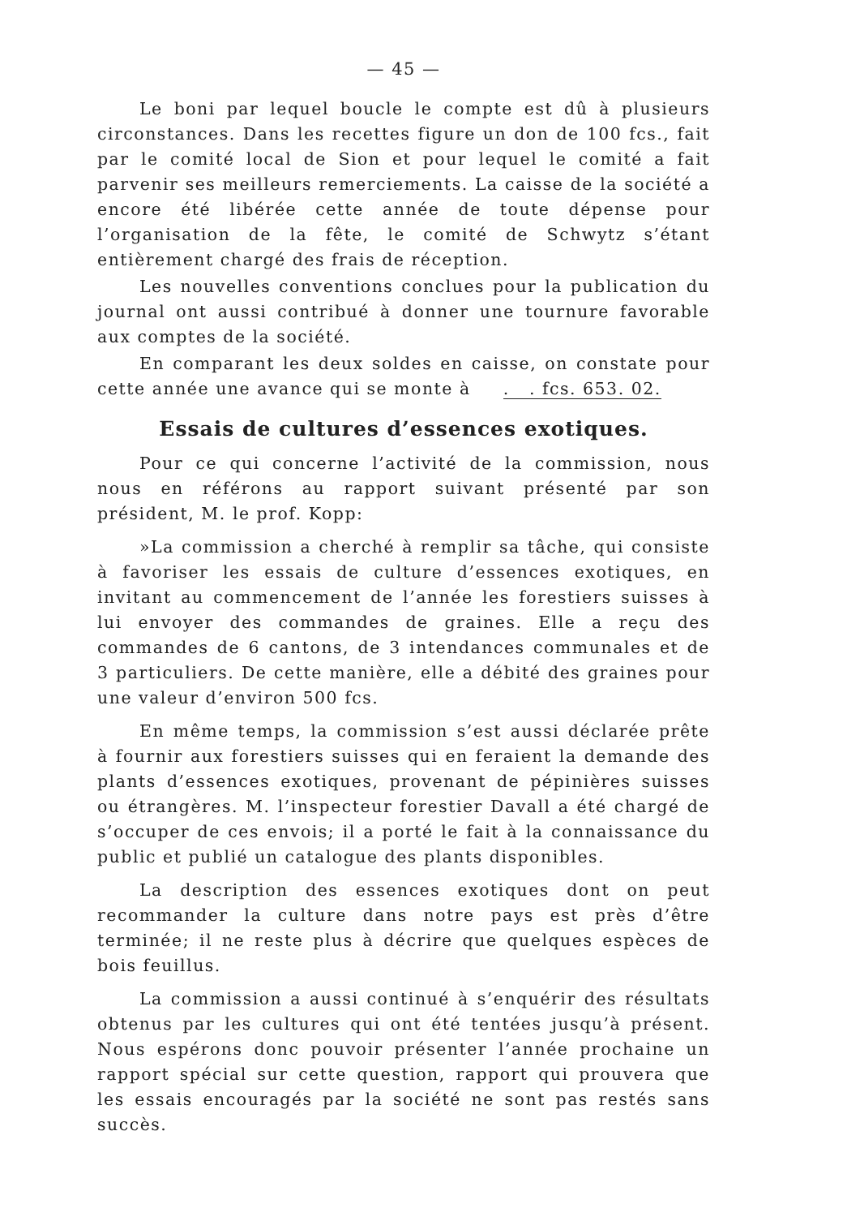— 45 —
Le boni par lequel boucle le compte est dû à plusieurs circonstances. Dans les recettes figure un don de 100 fcs., fait par le comité local de Sion et pour lequel le comité a fait parvenir ses meilleurs remerciements. La caisse de la société a encore été libérée cette année de toute dépense pour l’organisation de la fête, le comité de Schwytz s’étant entièrement chargé des frais de réception.
Les nouvelles conventions conclues pour la publication du journal ont aussi contribué à donner une tournure favorable aux comptes de la société.
En comparant les deux soldes en caisse, on constate pour cette année une avance qui se monte à . . fcs. 653. 02.
Essais de cultures d’essences exotiques.
Pour ce qui concerne l’activité de la commission, nous nous en référons au rapport suivant présenté par son président, M. le prof. Kopp:
»La commission a cherché à remplir sa tâche, qui consiste à favoriser les essais de culture d’essences exotiques, en invitant au commencement de l’année les forestiers suisses à lui envoyer des commandes de graines. Elle a reçu des commandes de 6 cantons, de 3 intendances communales et de 3 particuliers. De cette manière, elle a débité des graines pour une valeur d’environ 500 fcs.
En même temps, la commission s’est aussi déclarée prête à fournir aux forestiers suisses qui en feraient la demande des plants d’essences exotiques, provenant de pépinières suisses ou étrangères. M. l’inspecteur forestier Davall a été chargé de s’occuper de ces envois; il a porté le fait à la connaissance du public et publié un catalogue des plants disponibles.
La description des essences exotiques dont on peut recommander la culture dans notre pays est près d’être terminée; il ne reste plus à décrire que quelques espèces de bois feuillus.
La commission a aussi continué à s’enquérir des résultats obtenus par les cultures qui ont été tentées jusqu’à présent. Nous espérons donc pouvoir présenter l’année prochaine un rapport spécial sur cette question, rapport qui prouvera que les essais encouragés par la société ne sont pas restés sans succès.